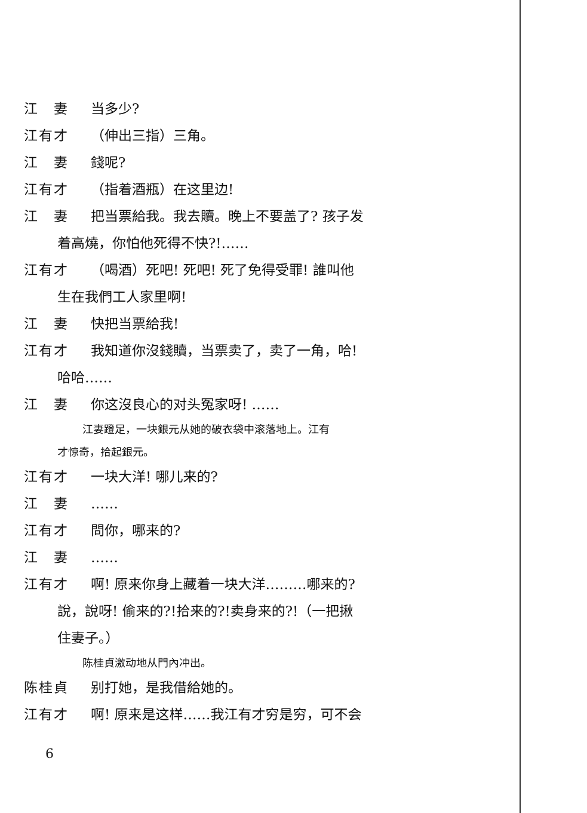江　妻 当多少?
江有才 （伸出三指）三角。
江　妻 錢呢?
江有才 （指着酒瓶）在这里边!
江　妻 把当票給我。我去贖。晚上不要盖了? 孩子发
着高燒，你怕他死得不快?!……
江有才 （喝酒）死吧! 死吧! 死了免得受罪! 誰叫他
生在我們工人家里啊!
江　妻 快把当票給我!
江有才 我知道你沒錢贖，当票卖了，卖了一角，哈!
哈哈……
江　妻 你这沒良心的对头冤家呀! ……
江妻蹬足，一块銀元从她的破衣袋中滚落地上。江有
才惊奇，拾起銀元。
江有才 一块大洋! 哪儿来的?
江　妻 ……
江有才 問你，哪来的?
江　妻 ……
江有才 啊! 原来你身上藏着一块大洋………哪来的?
說，說呀! 偷来的?!拾来的?!卖身来的?!（一把揪
住妻子。）
陈桂貞激动地从門內冲出。
陈桂貞 别打她，是我借給她的。
江有才 啊! 原来是这样……我江有才穷是穷，可不会
6